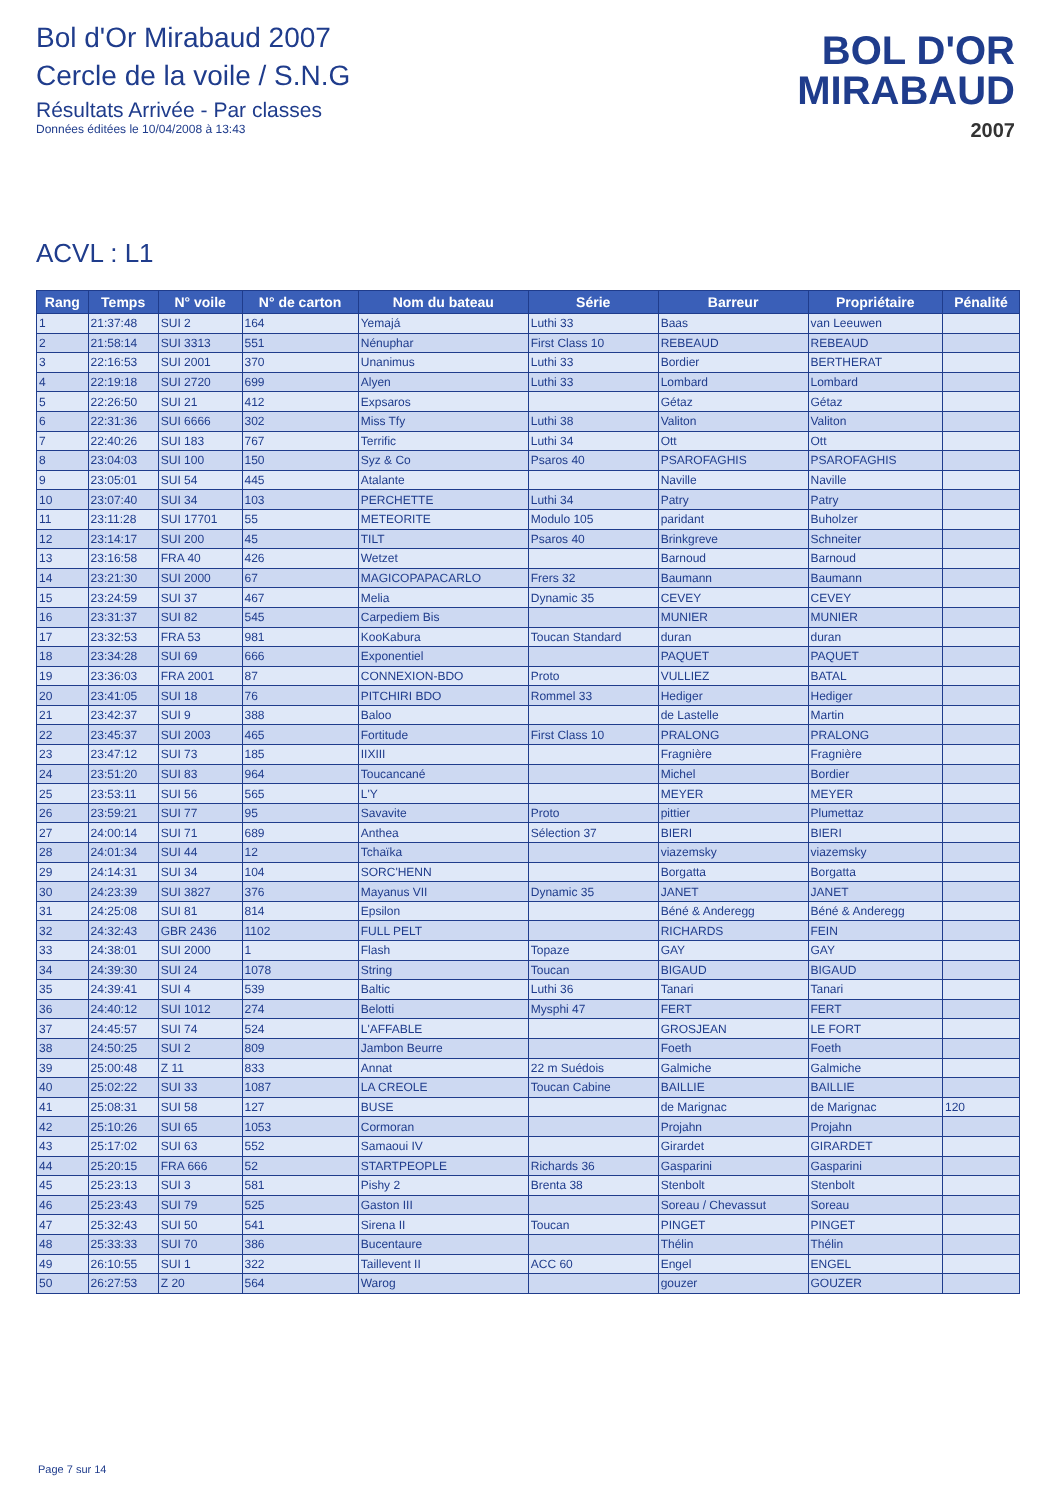Bol d'Or Mirabaud 2007
Cercle de la voile / S.N.G
Résultats Arrivée - Par classes
Données éditées le 10/04/2008 à 13:43
BOL D'OR
MIRABAUD
2007
ACVL : L1
| Rang | Temps | N° voile | N° de carton | Nom du bateau | Série | Barreur | Propriétaire | Pénalité |
| --- | --- | --- | --- | --- | --- | --- | --- | --- |
| 1 | 21:37:48 | SUI 2 | 164 | Yemajá | Luthi 33 | Baas | van Leeuwen | |
| 2 | 21:58:14 | SUI 3313 | 551 | Nénuphar | First Class 10 | REBEAUD | REBEAUD | |
| 3 | 22:16:53 | SUI 2001 | 370 | Unanimus | Luthi 33 | Bordier | BERTHERAT | |
| 4 | 22:19:18 | SUI 2720 | 699 | Alyen | Luthi 33 | Lombard | Lombard | |
| 5 | 22:26:50 | SUI 21 | 412 | Expsaros | | Gétaz | Gétaz | |
| 6 | 22:31:36 | SUI 6666 | 302 | Miss Tfy | Luthi 38 | Valiton | Valiton | |
| 7 | 22:40:26 | SUI 183 | 767 | Terrific | Luthi 34 | Ott | Ott | |
| 8 | 23:04:03 | SUI 100 | 150 | Syz & Co | Psaros 40 | PSAROFAGHIS | PSAROFAGHIS | |
| 9 | 23:05:01 | SUI 54 | 445 | Atalante | | Naville | Naville | |
| 10 | 23:07:40 | SUI 34 | 103 | PERCHETTE | Luthi 34 | Patry | Patry | |
| 11 | 23:11:28 | SUI 17701 | 55 | METEORITE | Modulo 105 | paridant | Buholzer | |
| 12 | 23:14:17 | SUI 200 | 45 | TILT | Psaros 40 | Brinkgreve | Schneiter | |
| 13 | 23:16:58 | FRA 40 | 426 | Wetzet | | Barnoud | Barnoud | |
| 14 | 23:21:30 | SUI 2000 | 67 | MAGICOPAPACARLO | Frers 32 | Baumann | Baumann | |
| 15 | 23:24:59 | SUI 37 | 467 | Melia | Dynamic 35 | CEVEY | CEVEY | |
| 16 | 23:31:37 | SUI 82 | 545 | Carpediem Bis | | MUNIER | MUNIER | |
| 17 | 23:32:53 | FRA 53 | 981 | KooKabura | Toucan Standard | duran | duran | |
| 18 | 23:34:28 | SUI 69 | 666 | Exponentiel | | PAQUET | PAQUET | |
| 19 | 23:36:03 | FRA 2001 | 87 | CONNEXION-BDO | Proto | VULLIEZ | BATAL | |
| 20 | 23:41:05 | SUI 18 | 76 | PITCHIRI BDO | Rommel 33 | Hediger | Hediger | |
| 21 | 23:42:37 | SUI 9 | 388 | Baloo | | de Lastelle | Martin | |
| 22 | 23:45:37 | SUI 2003 | 465 | Fortitude | First Class 10 | PRALONG | PRALONG | |
| 23 | 23:47:12 | SUI 73 | 185 | IIXIII | | Fragnière | Fragnière | |
| 24 | 23:51:20 | SUI 83 | 964 | Toucancané | | Michel | Bordier | |
| 25 | 23:53:11 | SUI 56 | 565 | L'Y | | MEYER | MEYER | |
| 26 | 23:59:21 | SUI 77 | 95 | Savavite | Proto | pittier | Plumettaz | |
| 27 | 24:00:14 | SUI 71 | 689 | Anthea | Sélection 37 | BIERI | BIERI | |
| 28 | 24:01:34 | SUI 44 | 12 | Tchaïka | | viazemsky | viazemsky | |
| 29 | 24:14:31 | SUI 34 | 104 | SORC'HENN | | Borgatta | Borgatta | |
| 30 | 24:23:39 | SUI 3827 | 376 | Mayanus VII | Dynamic 35 | JANET | JANET | |
| 31 | 24:25:08 | SUI 81 | 814 | Epsilon | | Béné & Anderegg | Béné & Anderegg | |
| 32 | 24:32:43 | GBR 2436 | 1102 | FULL PELT | | RICHARDS | FEIN | |
| 33 | 24:38:01 | SUI 2000 | 1 | Flash | Topaze | GAY | GAY | |
| 34 | 24:39:30 | SUI 24 | 1078 | String | Toucan | BIGAUD | BIGAUD | |
| 35 | 24:39:41 | SUI 4 | 539 | Baltic | Luthi 36 | Tanari | Tanari | |
| 36 | 24:40:12 | SUI 1012 | 274 | Belotti | Mysphi 47 | FERT | FERT | |
| 37 | 24:45:57 | SUI 74 | 524 | L'AFFABLE | | GROSJEAN | LE FORT | |
| 38 | 24:50:25 | SUI 2 | 809 | Jambon Beurre | | Foeth | Foeth | |
| 39 | 25:00:48 | Z 11 | 833 | Annat | 22 m Suédois | Galmiche | Galmiche | |
| 40 | 25:02:22 | SUI 33 | 1087 | LA CREOLE | Toucan Cabine | BAILLIE | BAILLIE | |
| 41 | 25:08:31 | SUI 58 | 127 | BUSE | | de Marignac | de Marignac | 120 |
| 42 | 25:10:26 | SUI 65 | 1053 | Cormoran | | Projahn | Projahn | |
| 43 | 25:17:02 | SUI 63 | 552 | Samaoui IV | | Girardet | GIRARDET | |
| 44 | 25:20:15 | FRA 666 | 52 | STARTPEOPLE | Richards 36 | Gasparini | Gasparini | |
| 45 | 25:23:13 | SUI 3 | 581 | Pishy 2 | Brenta 38 | Stenbolt | Stenbolt | |
| 46 | 25:23:43 | SUI 79 | 525 | Gaston III | | Soreau / Chevassut | Soreau | |
| 47 | 25:32:43 | SUI 50 | 541 | Sirena II | Toucan | PINGET | PINGET | |
| 48 | 25:33:33 | SUI 70 | 386 | Bucentaure | | Thélin | Thélin | |
| 49 | 26:10:55 | SUI 1 | 322 | Taillevent II | ACC 60 | Engel | ENGEL | |
| 50 | 26:27:53 | Z 20 | 564 | Warog | | gouzer | GOUZER | |
Page 7 sur 14